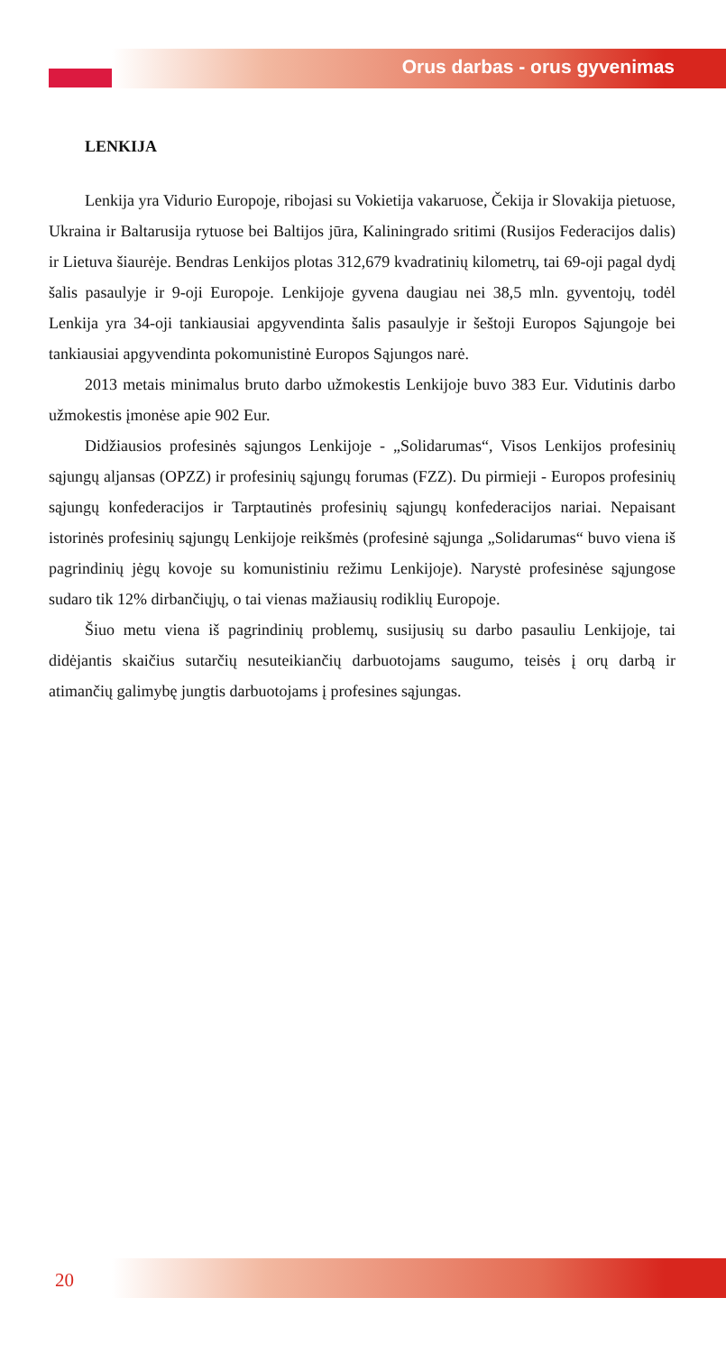Orus darbas - orus gyvenimas
LENKIJA
Lenkija yra Vidurio Europoje, ribojasi su Vokietija vakaruose, Čekija ir Slovakija pietuose, Ukraina ir Baltarusija rytuose bei Baltijos jūra, Kaliningrado sritimi (Rusijos Federacijos dalis) ir Lietuva šiaurėje. Bendras Lenkijos plotas 312,679 kvadratinių kilometrų, tai 69-oji pagal dydį šalis pasaulyje ir 9-oji Europoje. Lenkijoje gyvena daugiau nei 38,5 mln. gyventojų, todėl Lenkija yra 34-oji tankiausiai apgyvendinta šalis pasaulyje ir šeštoji Europos Sąjungoje bei tankiausiai apgyvendinta pokomunistinė Europos Sąjungos narė.
2013 metais minimalus bruto darbo užmokestis Lenkijoje buvo 383 Eur. Vidutinis darbo užmokestis įmonėse apie 902 Eur.
Didžiausios profesinės sąjungos Lenkijoje - „Solidarumas“, Visos Lenkijos profesinių sąjungų aljansas (OPZZ) ir profesinių sąjungų forumas (FZZ). Du pirmieji - Europos profesinių sąjungų konfederacijos ir Tarptautinės profesinių sąjungų konfederacijos nariai. Nepaisant istorinės profesinių sąjungų Lenkijoje reikšmės (profesinė sąjunga „Solidarumas“ buvo viena iš pagrindinių jėgų kovoje su komunistiniu režimu Lenkijoje). Narystė profesinėse sąjungose sudaro tik 12% dirbančiųjų, o tai vienas mažiausių rodiklių Europoje.
Šiuo metu viena iš pagrindinių problemų, susijusių su darbo pasauliu Lenkijoje, tai didėjantis skaičius sutarčių nesuteikiančių darbuotojams saugumo, teisės į orų darbą ir atimančių galimybę jungtis darbuotojams į profesines sąjungas.
20